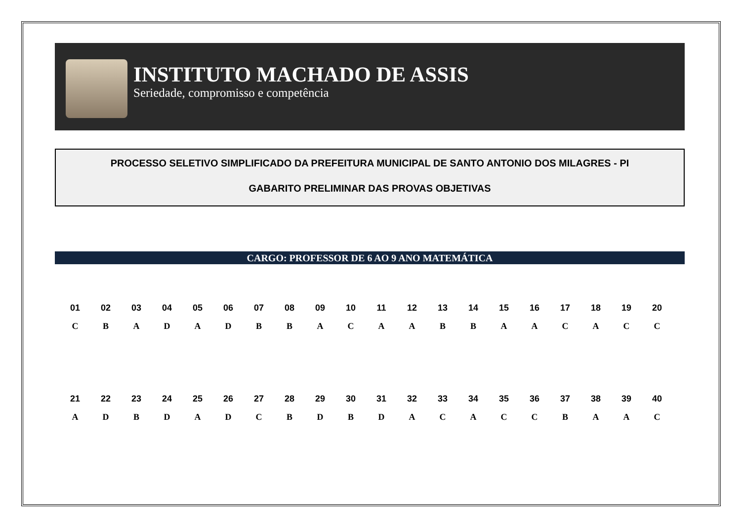INSTITUTO MACHADO DE ASSIS
Seriedade, compromisso e competência
PROCESSO SELETIVO SIMPLIFICADO DA PREFEITURA MUNICIPAL DE SANTO ANTONIO DOS MILAGRES - PI
GABARITO PRELIMINAR DAS PROVAS OBJETIVAS
CARGO: PROFESSOR DE 6 AO 9 ANO MATEMÁTICA
| 01 | 02 | 03 | 04 | 05 | 06 | 07 | 08 | 09 | 10 | 11 | 12 | 13 | 14 | 15 | 16 | 17 | 18 | 19 | 20 |
| --- | --- | --- | --- | --- | --- | --- | --- | --- | --- | --- | --- | --- | --- | --- | --- | --- | --- | --- | --- |
| C | B | A | D | A | D | B | B | A | C | A | A | B | B | A | A | C | A | C | C |
| 21 | 22 | 23 | 24 | 25 | 26 | 27 | 28 | 29 | 30 | 31 | 32 | 33 | 34 | 35 | 36 | 37 | 38 | 39 | 40 |
| --- | --- | --- | --- | --- | --- | --- | --- | --- | --- | --- | --- | --- | --- | --- | --- | --- | --- | --- | --- |
| A | D | B | D | A | D | C | B | D | B | D | A | C | A | C | C | B | A | A | C |